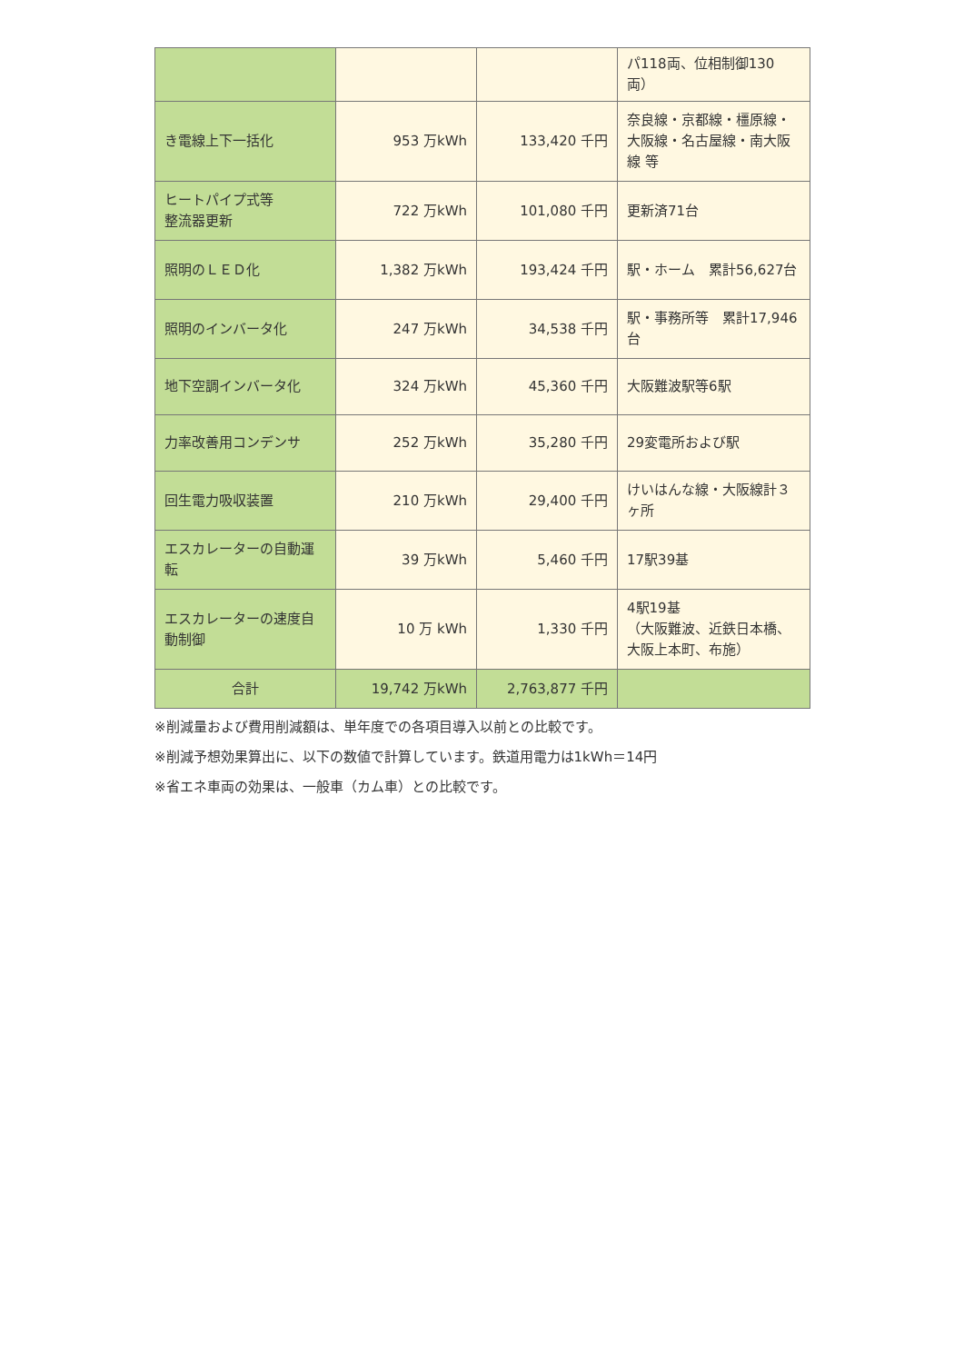| | | | パ118両、位相制御130両） |
| き電線上下一括化 | 953 万kWh | 133,420 千円 | 奈良線・京都線・橿原線・大阪線・名古屋線・南大阪線 等 |
| ヒートパイプ式等 整流器更新 | 722 万kWh | 101,080 千円 | 更新済71台 |
| 照明のＬＥＤ化 | 1,382 万kWh | 193,424 千円 | 駅・ホーム 累計56,627台 |
| 照明のインバータ化 | 247 万kWh | 34,538 千円 | 駅・事務所等 累計17,946台 |
| 地下空調インバータ化 | 324 万kWh | 45,360 千円 | 大阪難波駅等6駅 |
| 力率改善用コンデンサ | 252 万kWh | 35,280 千円 | 29変電所および駅 |
| 回生電力吸収装置 | 210 万kWh | 29,400 千円 | けいはんな線・大阪線計３ヶ所 |
| エスカレーターの自動運転 | 39 万kWh | 5,460 千円 | 17駅39基 |
| エスカレーターの速度自動制御 | 10 万 kWh | 1,330 千円 | 4駅19基 （大阪難波、近鉄日本橋、大阪上本町、布施） |
| 合計 | 19,742 万kWh | 2,763,877 千円 | |
※削減量および費用削減額は、単年度での各項目導入以前との比較です。
※削減予想効果算出に、以下の数値で計算しています。鉄道用電力は1kWh＝14円
※省エネ車両の効果は、一般車（カム車）との比較です。